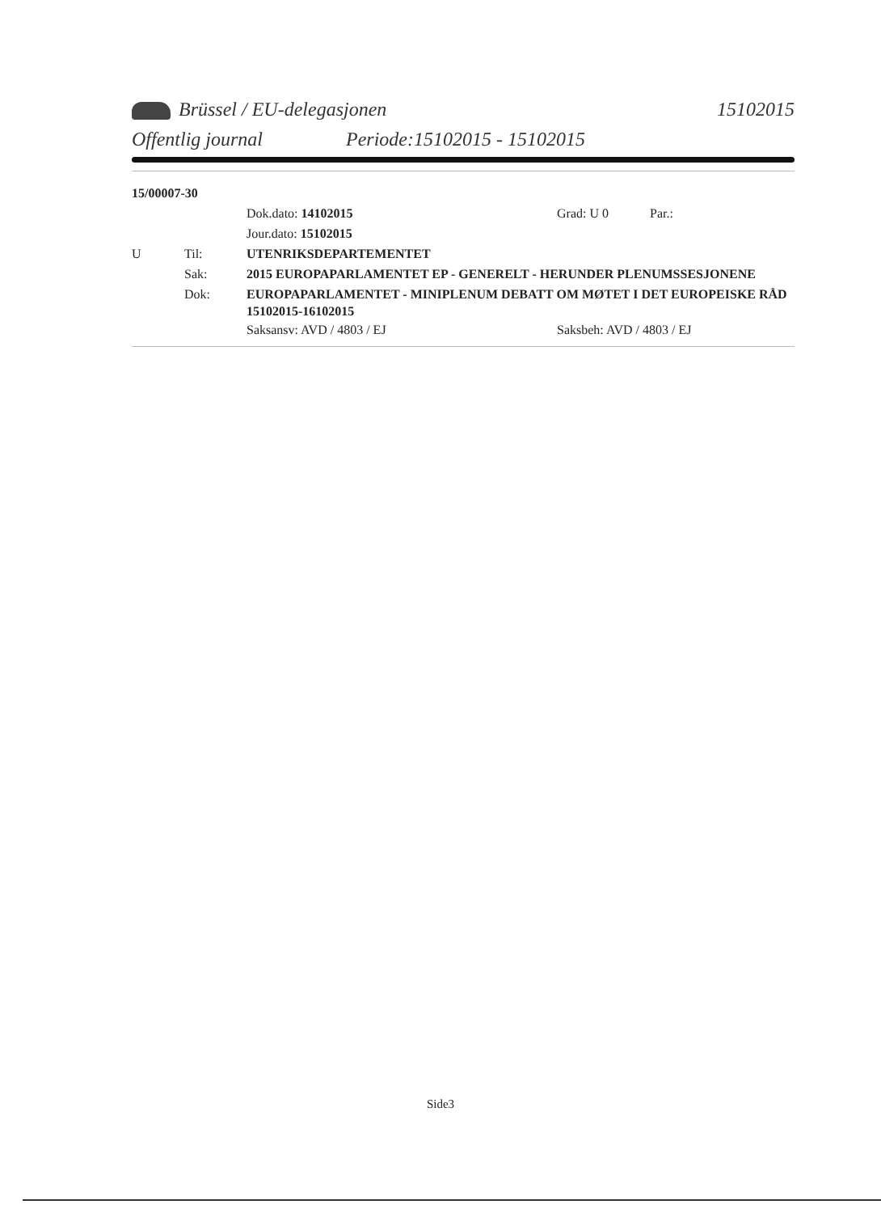Brüssel / EU-delegasjonen 15102015
Offentlig journal Periode:15102015 - 15102015
15/00007-30
Dok.dato: 14102015 Grad: U 0 Par.:
Jour.dato: 15102015
U Til: UTENRIKSDEPARTEMENTET
Sak: 2015 EUROPAPARLAMENTET EP - GENERELT - HERUNDER PLENUMSSESJONENE
Dok: EUROPAPARLAMENTET - MINIPLENUM DEBATT OM MØTET I DET EUROPEISKE RÅD 15102015-16102015
Saksansv: AVD / 4803 / EJ Saksbeh: AVD / 4803 / EJ
Side3